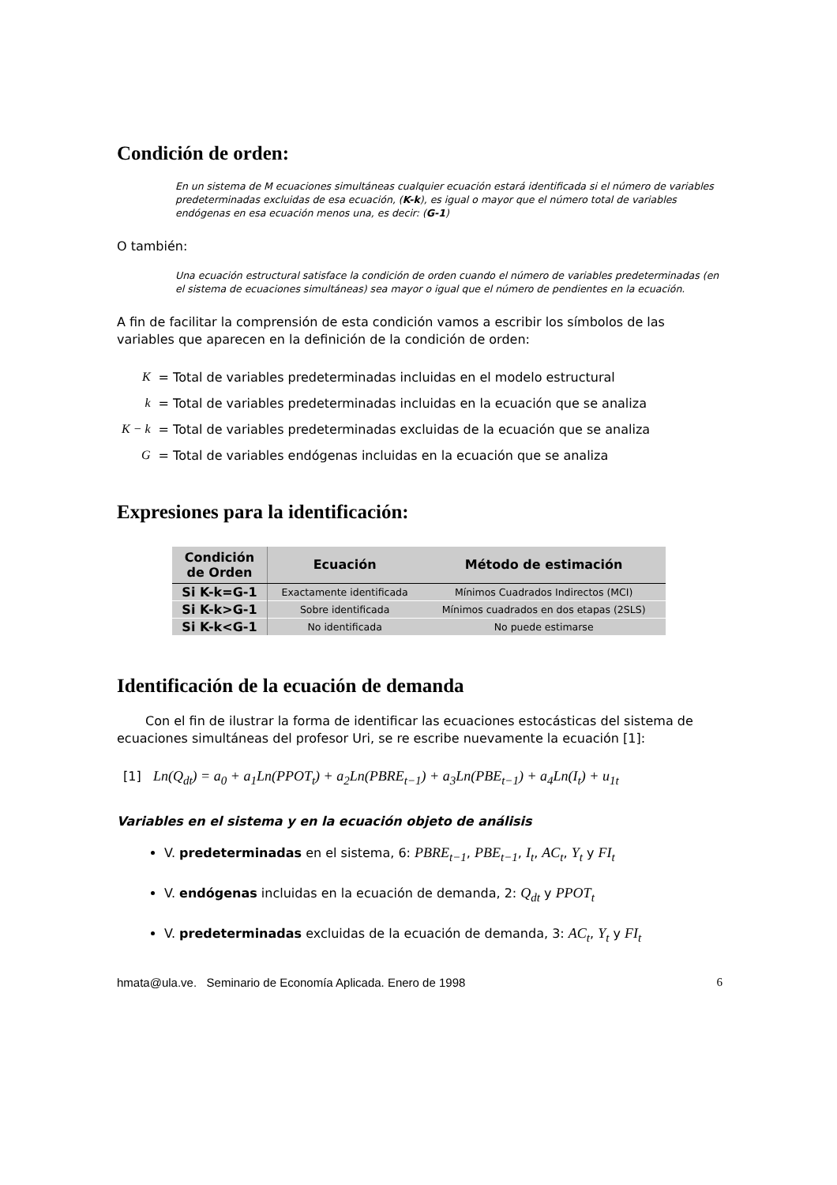Condición de orden:
En un sistema de M ecuaciones simultáneas cualquier ecuación estará identificada si el número de variables predeterminadas excluidas de esa ecuación, (K-k), es igual o mayor que el número total de variables endógenas en esa ecuación menos una, es decir: (G-1)
O también:
Una ecuación estructural satisface la condición de orden cuando el número de variables predeterminadas (en el sistema de ecuaciones simultáneas) sea mayor o igual que el número de pendientes en la ecuación.
A fin de facilitar la comprensión de esta condición vamos a escribir los símbolos de las variables que aparecen en la definición de la condición de orden:
| K | = Total de variables predeterminadas incluidas en el modelo estructural |
| k | = Total de variables predeterminadas incluidas en la ecuación que se analiza |
| K − k | = Total de variables predeterminadas excluidas de la ecuación que se analiza |
| G | = Total de variables endógenas incluidas en la ecuación que se analiza |
Expresiones para la identificación:
| Condición de Orden | Ecuación | Método de estimación |
| --- | --- | --- |
| Si K-k=G-1 | Exactamente identificada | Mínimos Cuadrados Indirectos (MCI) |
| Si K-k>G-1 | Sobre identificada | Mínimos cuadrados en dos etapas (2SLS) |
| Si K-k<G-1 | No identificada | No puede estimarse |
Identificación de la ecuación de demanda
Con el fin de ilustrar la forma de identificar las ecuaciones estocásticas del sistema de ecuaciones simultáneas del profesor Uri, se re escribe nuevamente la ecuación [1]:
[1] Ln(Q<sub>dt</sub>) = a<sub>0</sub> + a<sub>1</sub>Ln(PPOT<sub>t</sub>) + a<sub>2</sub>Ln(PBRE<sub>t−1</sub>) + a<sub>3</sub>Ln(PBE<sub>t−1</sub>) + a<sub>4</sub>Ln(I<sub>t</sub>) + u<sub>1t</sub>
Variables en el sistema y en la ecuación objeto de análisis
V. predeterminadas en el sistema, 6: PBRE<sub>t−1</sub>, PBE<sub>t−1</sub>, I<sub>t</sub>, AC<sub>t</sub>, Y<sub>t</sub> y FI<sub>t</sub>
V. endógenas incluidas en la ecuación de demanda, 2: Q<sub>dt</sub> y PPOT<sub>t</sub>
V. predeterminadas excluidas de la ecuación de demanda, 3: AC<sub>t</sub>, Y<sub>t</sub> y FI<sub>t</sub>
hmata@ula.ve. Seminario de Economía Aplicada. Enero de 1998 6